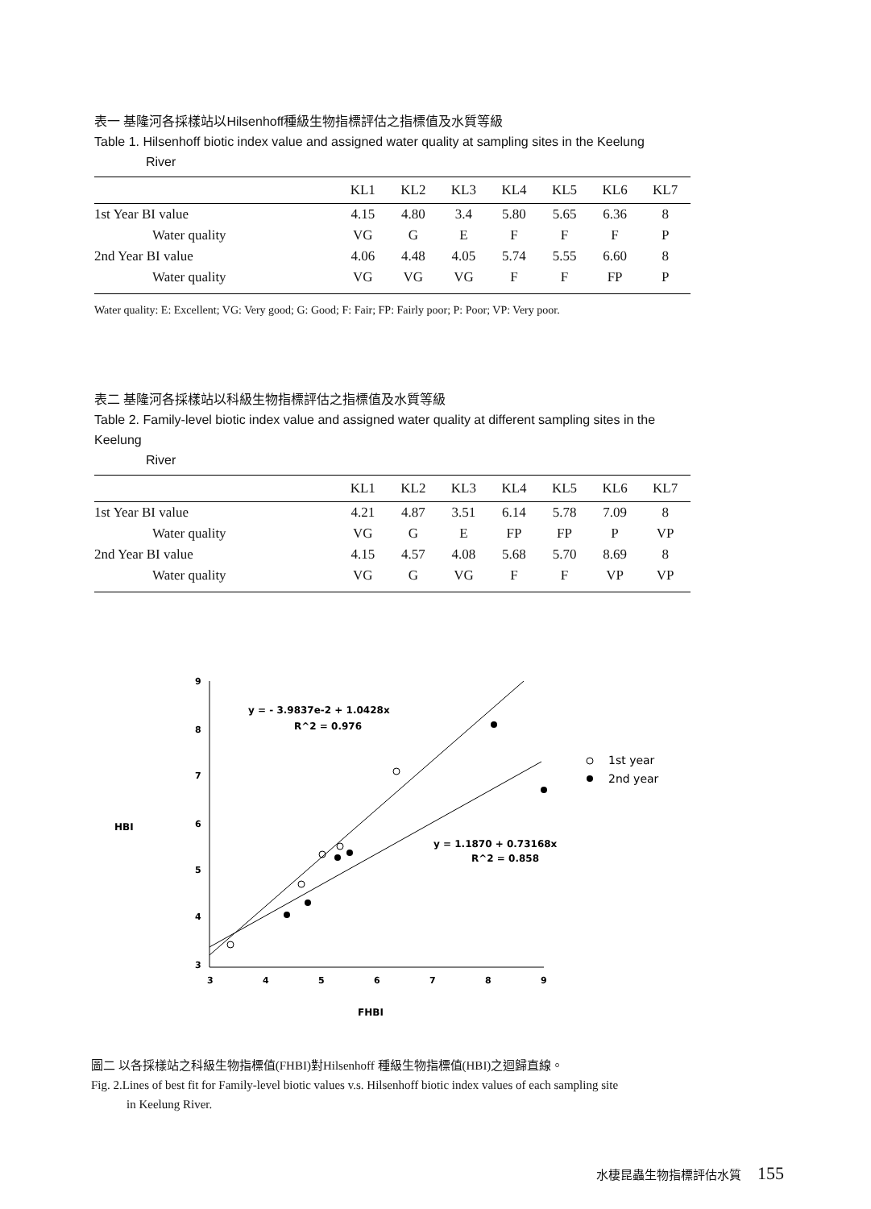表一 基隆河各採樣站以Hilsenhoff種級生物指標評估之指標值及水質等級
Table 1. Hilsenhoff biotic index value and assigned water quality at sampling sites in the Keelung
River
| | KL1 | KL2 | KL3 | KL4 | KL5 | KL6 | KL7 |
| --- | --- | --- | --- | --- | --- | --- | --- |
| 1st Year BI value | 4.15 | 4.80 | 3.4 | 5.80 | 5.65 | 6.36 | 8 |
| Water quality | VG | G | E | F | F | F | P |
| 2nd Year BI value | 4.06 | 4.48 | 4.05 | 5.74 | 5.55 | 6.60 | 8 |
| Water quality | VG | VG | VG | F | F | FP | P |
Water quality: E: Excellent; VG: Very good; G: Good; F: Fair; FP: Fairly poor; P: Poor; VP: Very poor.
表二 基隆河各採樣站以科級生物指標評估之指標值及水質等級
Table 2. Family-level biotic index value and assigned water quality at different sampling sites in the Keelung
River
| | KL1 | KL2 | KL3 | KL4 | KL5 | KL6 | KL7 |
| --- | --- | --- | --- | --- | --- | --- | --- |
| 1st Year BI value | 4.21 | 4.87 | 3.51 | 6.14 | 5.78 | 7.09 | 8 |
| Water quality | VG | G | E | FP | FP | P | VP |
| 2nd Year BI value | 4.15 | 4.57 | 4.08 | 5.68 | 5.70 | 8.69 | 8 |
| Water quality | VG | G | VG | F | F | VP | VP |
HBI
9
8
7
6
5
4
3
3
4
5
6
7
8
9
FHBI
y = - 3.9837e-2 + 1.0428x
R^2 = 0.976
y = 1.1870 + 0.73168x
R^2 = 0.858
1st year
2nd year
圖二 以各採樣站之科級生物指標值(FHBI)對Hilsenhoff 種級生物指標值(HBI)之迴歸直線。
Fig. 2.Lines of best fit for Family-level biotic values v.s. Hilsenhoff biotic index values of each sampling site
in Keelung River.
水棲昆蟲生物指標評估水質 155